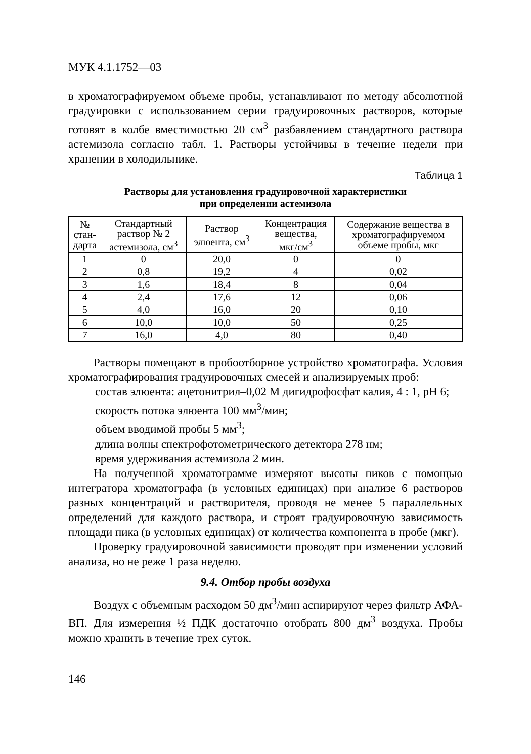МУК 4.1.1752—03
в хроматографируемом объеме пробы, устанавливают по методу абсолютной градуировки с использованием серии градуировочных растворов, которые готовят в колбе вместимостью 20 см<sup>3</sup> разбавлением стандартного раствора астемизола согласно табл. 1. Растворы устойчивы в течение недели при хранении в холодильнике.
Таблица 1
Растворы для установления градуировочной характеристики
при определении астемизола
| № стан- дарта | Стандартный раствор № 2 астемизола, см<sup>3</sup> | Раствор элюента, см<sup>3</sup> | Концентрация вещества, мкг/см<sup>3</sup> | Содержание вещества в хроматографируемом объеме пробы, мкг |
| --- | --- | --- | --- | --- |
| 1 | 0 | 20,0 | 0 | 0 |
| 2 | 0,8 | 19,2 | 4 | 0,02 |
| 3 | 1,6 | 18,4 | 8 | 0,04 |
| 4 | 2,4 | 17,6 | 12 | 0,06 |
| 5 | 4,0 | 16,0 | 20 | 0,10 |
| 6 | 10,0 | 10,0 | 50 | 0,25 |
| 7 | 16,0 | 4,0 | 80 | 0,40 |
Растворы помещают в пробоотборное устройство хроматографа. Условия хроматографирования градуировочных смесей и анализируемых проб:
состав элюента: ацетонитрил–0,02 М дигидрофосфат калия, 4 : 1, рН 6;
скорость потока элюента 100 мм<sup>3</sup>/мин;
объем вводимой пробы 5 мм<sup>3</sup>;
длина волны спектрофотометрического детектора 278 нм;
время удерживания астемизола 2 мин.
На полученной хроматограмме измеряют высоты пиков с помощью интегратора хроматографа (в условных единицах) при анализе 6 растворов разных концентраций и растворителя, проводя не менее 5 параллельных определений для каждого раствора, и строят градуировочную зависимость площади пика (в условных единицах) от количества компонента в пробе (мкг).
Проверку градуировочной зависимости проводят при изменении условий анализа, но не реже 1 раза неделю.
9.4. Отбор пробы воздуха
Воздух с объемным расходом 50 дм<sup>3</sup>/мин аспирируют через фильтр АФА-ВП. Для измерения ½ ПДК достаточно отобрать 800 дм<sup>3</sup> воздуха. Пробы можно хранить в течение трех суток.
146